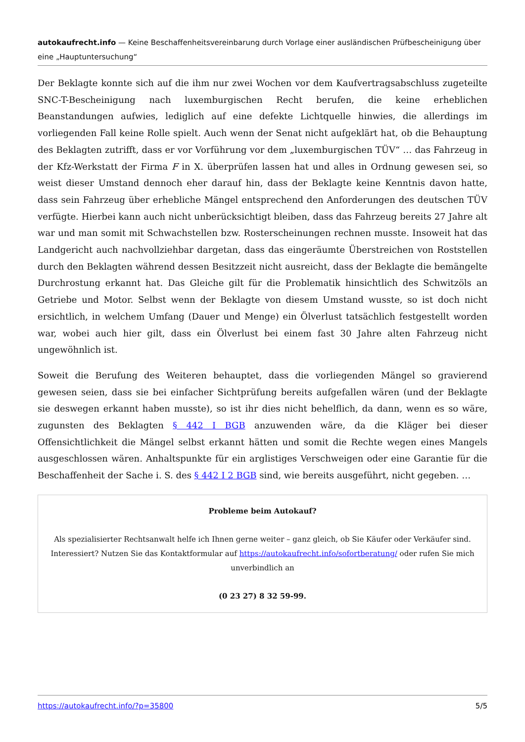autokaufrecht.info — Keine Beschaffenheitsvereinbarung durch Vorlage einer ausländischen Prüfbescheinigung über eine „Hauptuntersuchung“
Der Beklagte konnte sich auf die ihm nur zwei Wochen vor dem Kaufvertragsabschluss zugeteilte SNC-T-Bescheinigung nach luxemburgischen Recht berufen, die keine erheblichen Beanstandungen aufwies, lediglich auf eine defekte Lichtquelle hinwies, die allerdings im vorliegenden Fall keine Rolle spielt. Auch wenn der Senat nicht aufgeklärt hat, ob die Behauptung des Beklagten zutrifft, dass er vor Vorführung vor dem „luxemburgischen TÜV“ … das Fahrzeug in der Kfz-Werkstatt der Firma F in X. überprüfen lassen hat und alles in Ordnung gewesen sei, so weist dieser Umstand dennoch eher darauf hin, dass der Beklagte keine Kenntnis davon hatte, dass sein Fahrzeug über erhebliche Mängel entsprechend den Anforderungen des deutschen TÜV verfügte. Hierbei kann auch nicht unberücksichtigt bleiben, dass das Fahrzeug bereits 27 Jahre alt war und man somit mit Schwachstellen bzw. Rosterscheinungen rechnen musste. Insoweit hat das Landgericht auch nachvollziehbar dargetan, dass das eingeräumte Überstreichen von Roststellen durch den Beklagten während dessen Besitzzeit nicht ausreicht, dass der Beklagte die bemängelte Durchrostung erkannt hat. Das Gleiche gilt für die Problematik hinsichtlich des Schwitzöls an Getriebe und Motor. Selbst wenn der Beklagte von diesem Umstand wusste, so ist doch nicht ersichtlich, in welchem Umfang (Dauer und Menge) ein Ölverlust tatsächlich festgestellt worden war, wobei auch hier gilt, dass ein Ölverlust bei einem fast 30 Jahre alten Fahrzeug nicht ungewöhnlich ist.
Soweit die Berufung des Weiteren behauptet, dass die vorliegenden Mängel so gravierend gewesen seien, dass sie bei einfacher Sichtprüfung bereits aufgefallen wären (und der Beklagte sie deswegen erkannt haben musste), so ist ihr dies nicht behelflich, da dann, wenn es so wäre, zugunsten des Beklagten § 442 I BGB anzuwenden wäre, da die Kläger bei dieser Offensichtlichkeit die Mängel selbst erkannt hätten und somit die Rechte wegen eines Mangels ausgeschlossen wären. Anhaltspunkte für ein arglistiges Verschweigen oder eine Garantie für die Beschaffenheit der Sache i. S. des § 442 I 2 BGB sind, wie bereits ausgeführt, nicht gegeben. …
Probleme beim Autokauf?
Als spezialisierter Rechtsanwalt helfe ich Ihnen gerne weiter – ganz gleich, ob Sie Käufer oder Verkäufer sind. Interessiert? Nutzen Sie das Kontaktformular auf https://autokaufrecht.info/sofortberatung/ oder rufen Sie mich unverbindlich an
(0 23 27) 8 32 59-99.
https://autokaufrecht.info/?p=35800 5/5